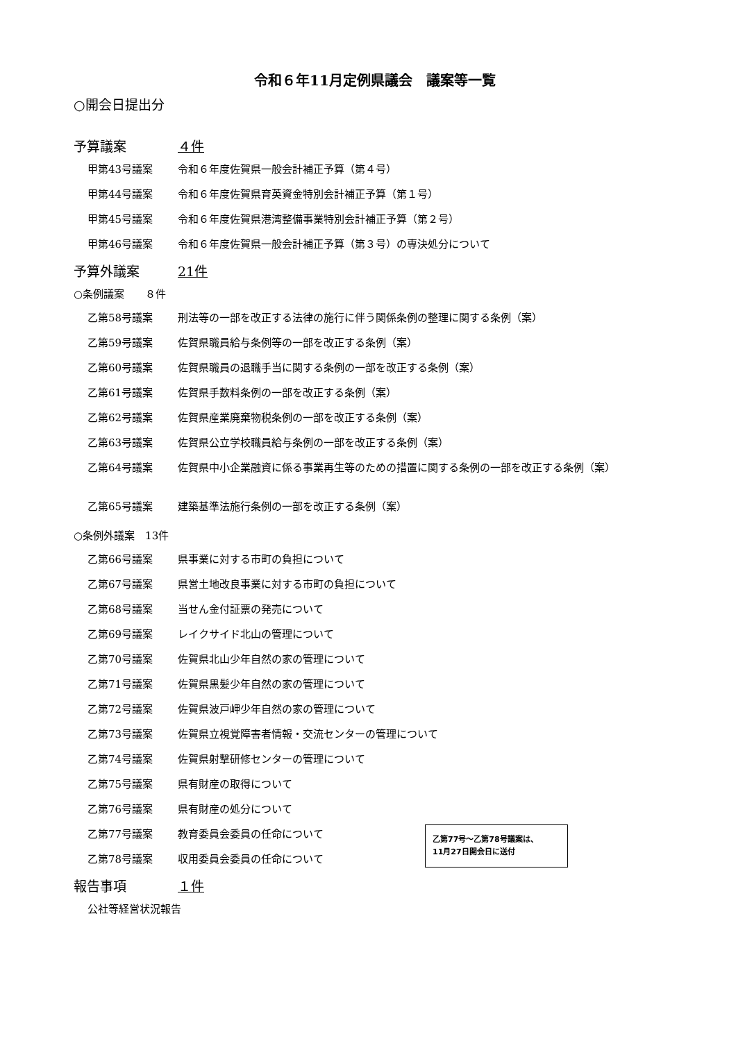令和６年11月定例県議会　議案等一覧
○開会日提出分
予算議案 ４件
甲第43号議案 令和６年度佐賀県一般会計補正予算（第４号）
甲第44号議案 令和６年度佐賀県育英資金特別会計補正予算（第１号）
甲第45号議案 令和６年度佐賀県港湾整備事業特別会計補正予算（第２号）
甲第46号議案 令和６年度佐賀県一般会計補正予算（第３号）の専決処分について
予算外議案 21件
○条例議案　　８件
乙第58号議案 刑法等の一部を改正する法律の施行に伴う関係条例の整理に関する条例（案）
乙第59号議案 佐賀県職員給与条例等の一部を改正する条例（案）
乙第60号議案 佐賀県職員の退職手当に関する条例の一部を改正する条例（案）
乙第61号議案 佐賀県手数料条例の一部を改正する条例（案）
乙第62号議案 佐賀県産業廃棄物税条例の一部を改正する条例（案）
乙第63号議案 佐賀県公立学校職員給与条例の一部を改正する条例（案）
乙第64号議案 佐賀県中小企業融資に係る事業再生等のための措置に関する条例の一部を改正する条例（案）
乙第65号議案 建築基準法施行条例の一部を改正する条例（案）
○条例外議案　13件
乙第66号議案 県事業に対する市町の負担について
乙第67号議案 県営土地改良事業に対する市町の負担について
乙第68号議案 当せん金付証票の発売について
乙第69号議案 レイクサイド北山の管理について
乙第70号議案 佐賀県北山少年自然の家の管理について
乙第71号議案 佐賀県黒髪少年自然の家の管理について
乙第72号議案 佐賀県波戸岬少年自然の家の管理について
乙第73号議案 佐賀県立視覚障害者情報・交流センターの管理について
乙第74号議案 佐賀県射撃研修センターの管理について
乙第75号議案 県有財産の取得について
乙第76号議案 県有財産の処分について
乙第77号議案 教育委員会委員の任命について
乙第78号議案 収用委員会委員の任命について
報告事項 １件
公社等経営状況報告
乙第77号～乙第78号議案は、
11月27日開会日に送付